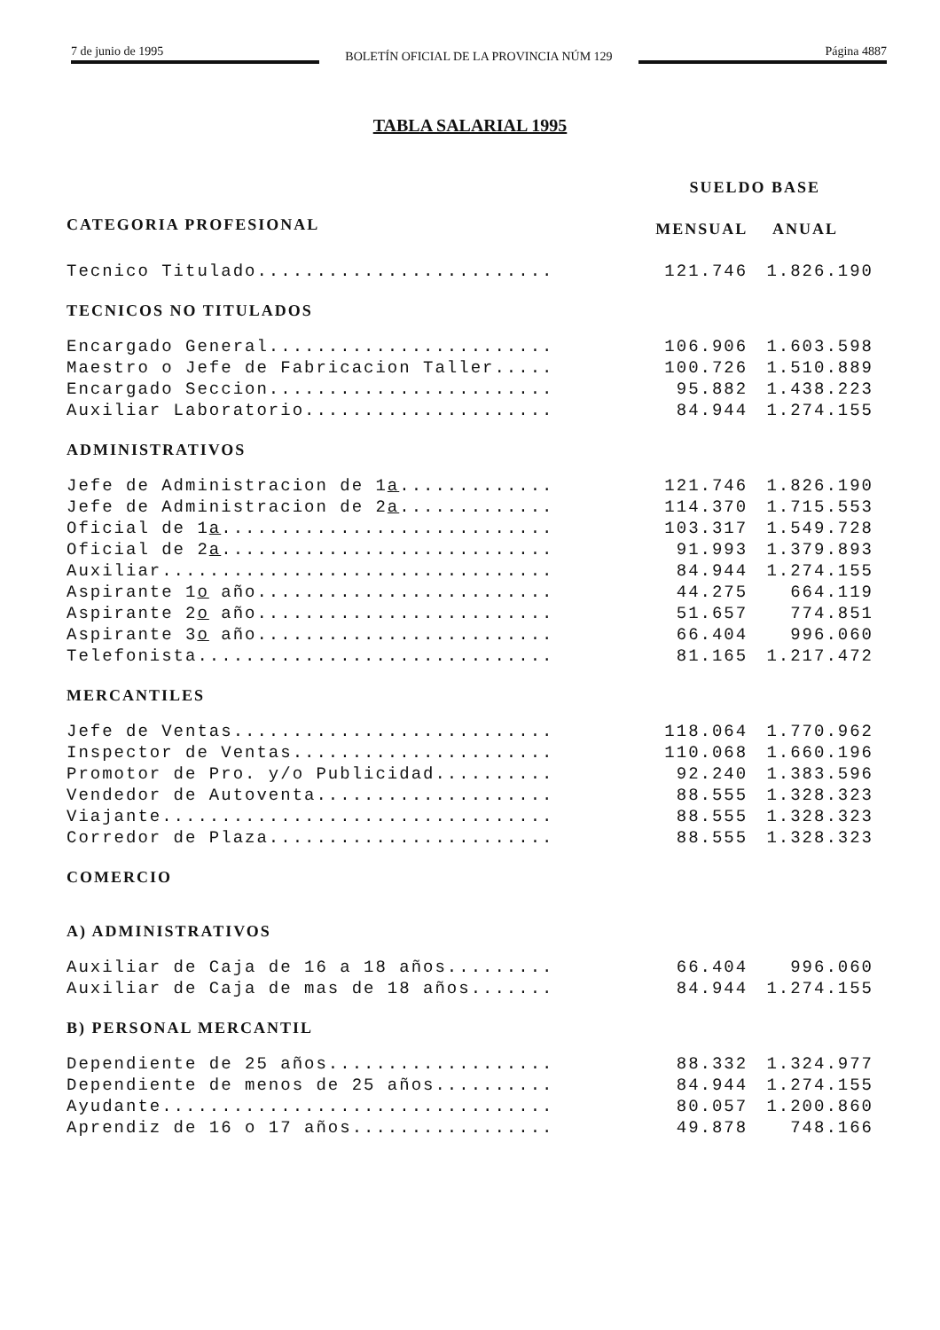7 de junio de 1995 BOLETÍN OFICIAL DE LA PROVINCIA NÚM 129 Página 4887
TABLA SALARIAL 1995
| | SUELDO BASE | |
| --- | --- | --- |
| CATEGORIA PROFESIONAL | MENSUAL | ANUAL |
| Tecnico Titulado......................... | 121.746 | 1.826.190 |
| TECNICOS NO TITULADOS | | |
| Encargado General........................ | 106.906 | 1.603.598 |
| Maestro o Jefe de Fabricacion Taller..... | 100.726 | 1.510.889 |
| Encargado Seccion........................ | 95.882 | 1.438.223 |
| Auxiliar Laboratorio..................... | 84.944 | 1.274.155 |
| ADMINISTRATIVOS | | |
| Jefe de Administracion de 1 a ............. | 121.746 | 1.826.190 |
| Jefe de Administracion de 2 a ............. | 114.370 | 1.715.553 |
| Oficial de 1 a ............................ | 103.317 | 1.549.728 |
| Oficial de 2 a ............................ | 91.993 | 1.379.893 |
| Auxiliar................................. | 84.944 | 1.274.155 |
| Aspirante 1 o año......................... | 44.275 | 664.119 |
| Aspirante 2 o año......................... | 51.657 | 774.851 |
| Aspirante 3 o año......................... | 66.404 | 996.060 |
| Telefonista.............................. | 81.165 | 1.217.472 |
| MERCANTILES | | |
| Jefe de Ventas........................... | 118.064 | 1.770.962 |
| Inspector de Ventas...................... | 110.068 | 1.660.196 |
| Promotor de Pro. y/o Publicidad.......... | 92.240 | 1.383.596 |
| Vendedor de Autoventa.................... | 88.555 | 1.328.323 |
| Viajante................................. | 88.555 | 1.328.323 |
| Corredor de Plaza........................ | 88.555 | 1.328.323 |
| COMERCIO | | |
| A) ADMINISTRATIVOS | | |
| Auxiliar de Caja de 16 a 18 años......... | 66.404 | 996.060 |
| Auxiliar de Caja de mas de 18 años....... | 84.944 | 1.274.155 |
| B) PERSONAL MERCANTIL | | |
| Dependiente de 25 años................... | 88.332 | 1.324.977 |
| Dependiente de menos de 25 años.......... | 84.944 | 1.274.155 |
| Ayudante................................. | 80.057 | 1.200.860 |
| Aprendiz de 16 o 17 años................. | 49.878 | 748.166 |